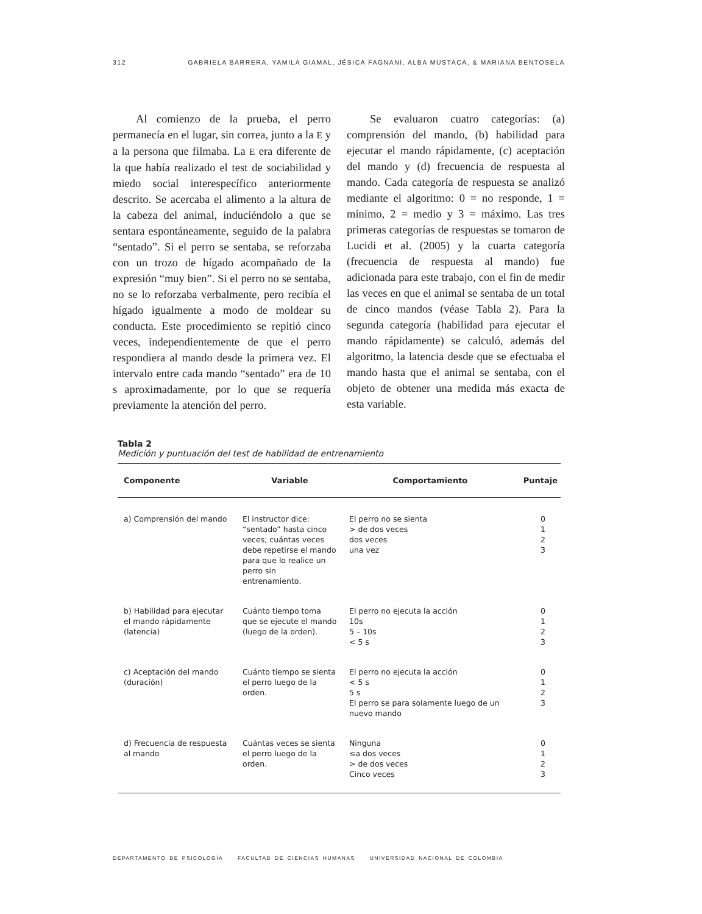312 GABRIELA BARRERA, YAMILA GIAMAL, JÉSICA FAGNANI, ALBA MUSTACA, & MARIANA BENTOSELA
Al comienzo de la prueba, el perro permanecía en el lugar, sin correa, junto a la E y a la persona que filmaba. La E era diferente de la que había realizado el test de sociabilidad y miedo social interespecífico anteriormente descrito. Se acercaba el alimento a la altura de la cabeza del animal, induciéndolo a que se sentara espontáneamente, seguido de la palabra “sentado”. Si el perro se sentaba, se reforzaba con un trozo de hígado acompañado de la expresión “muy bien”. Si el perro no se sentaba, no se lo reforzaba verbalmente, pero recibía el hígado igualmente a modo de moldear su conducta. Este procedimiento se repitió cinco veces, independientemente de que el perro respondiera al mando desde la primera vez. El intervalo entre cada mando “sentado” era de 10 s aproximadamente, por lo que se requería previamente la atención del perro.
Se evaluaron cuatro categorías: (a) comprensión del mando, (b) habilidad para ejecutar el mando rápidamente, (c) aceptación del mando y (d) frecuencia de respuesta al mando. Cada categoría de respuesta se analizó mediante el algoritmo: 0 = no responde, 1 = mínimo, 2 = medio y 3 = máximo. Las tres primeras categorías de respuestas se tomaron de Lucidi et al. (2005) y la cuarta categoría (frecuencia de respuesta al mando) fue adicionada para este trabajo, con el fin de medir las veces en que el animal se sentaba de un total de cinco mandos (véase Tabla 2). Para la segunda categoría (habilidad para ejecutar el mando rápidamente) se calculó, además del algoritmo, la latencia desde que se efectuaba el mando hasta que el animal se sentaba, con el objeto de obtener una medida más exacta de esta variable.
Tabla 2
Medición y puntuación del test de habilidad de entrenamiento
| Componente | Variable | Comportamiento | Puntaje |
| --- | --- | --- | --- |
| a) Comprensión del mando | El instructor dice: “sentado” hasta cinco veces; cuántas veces debe repetirse el mando para que lo realice un perro sin entrenamiento. | El perro no se sienta > de dos veces dos veces una vez | 0 1 2 3 |
| b) Habilidad para ejecutar el mando rápidamente (latencia) | Cuánto tiempo toma que se ejecute el mando (luego de la orden). | El perro no ejecuta la acción 10s 5 – 10s < 5 s | 0 1 2 3 |
| c) Aceptación del mando (duración) | Cuánto tiempo se sienta el perro luego de la orden. | El perro no ejecuta la acción < 5 s 5 s El perro se para solamente luego de un nuevo mando | 0 1 2 3 |
| d) Frecuencia de respuesta al mando | Cuántas veces se sienta el perro luego de la orden. | Ninguna ≤a dos veces > de dos veces Cinco veces | 0 1 2 3 |
DEPARTAMENTO DE PSICOLOGÍA FACULTAD DE CIENCIAS HUMANAS UNIVERSIDAD NACIONAL DE COLOMBIA